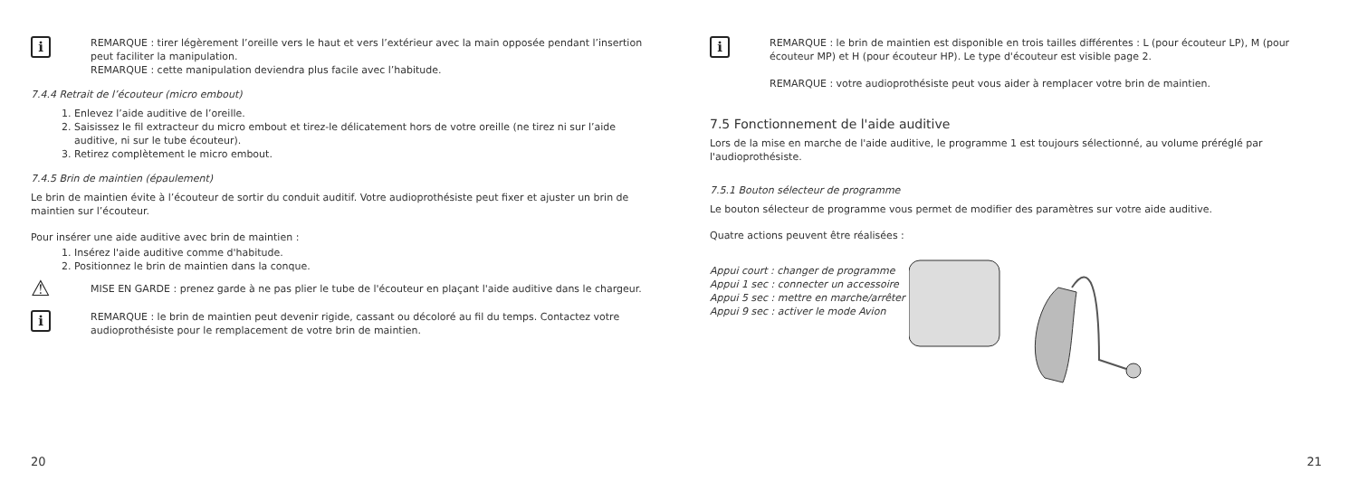i
REMARQUE : tirer légèrement l’oreille vers le haut et vers l’extérieur avec la main opposée pendant l’insertion peut faciliter la manipulation.
REMARQUE : cette manipulation deviendra plus facile avec l’habitude.
7.4.4 Retrait de l’écouteur (micro embout)
1. Enlevez l’aide auditive de l’oreille.
2. Saisissez le fil extracteur du micro embout et tirez-le délicatement hors de votre oreille (ne tirez ni sur l’aide auditive, ni sur le tube écouteur).
3. Retirez complètement le micro embout.
7.4.5 Brin de maintien (épaulement)
Le brin de maintien évite à l’écouteur de sortir du conduit auditif. Votre audioprothésiste peut fixer et ajuster un brin de maintien sur l’écouteur.
Pour insérer une aide auditive avec brin de maintien :
1. Insérez l'aide auditive comme d'habitude.
2. Positionnez le brin de maintien dans la conque.
⚠
MISE EN GARDE : prenez garde à ne pas plier le tube de l'écouteur en plaçant l'aide auditive dans le chargeur.
i
REMARQUE : le brin de maintien peut devenir rigide, cassant ou décoloré au fil du temps. Contactez votre audioprothésiste pour le remplacement de votre brin de maintien.
20
i
REMARQUE : le brin de maintien est disponible en trois tailles différentes : L (pour écouteur LP), M (pour écouteur MP) et H (pour écouteur HP). Le type d'écouteur est visible page 2.
REMARQUE : votre audioprothésiste peut vous aider à remplacer votre brin de maintien.
7.5 Fonctionnement de l'aide auditive
Lors de la mise en marche de l'aide auditive, le programme 1 est toujours sélectionné, au volume préréglé par l'audioprothésiste.
7.5.1 Bouton sélecteur de programme
Le bouton sélecteur de programme vous permet de modifier des paramètres sur votre aide auditive.
Quatre actions peuvent être réalisées :
Appui court : changer de programme
Appui 1 sec : connecter un accessoire
Appui 5 sec : mettre en marche/arrêter
Appui 9 sec : activer le mode Avion
21